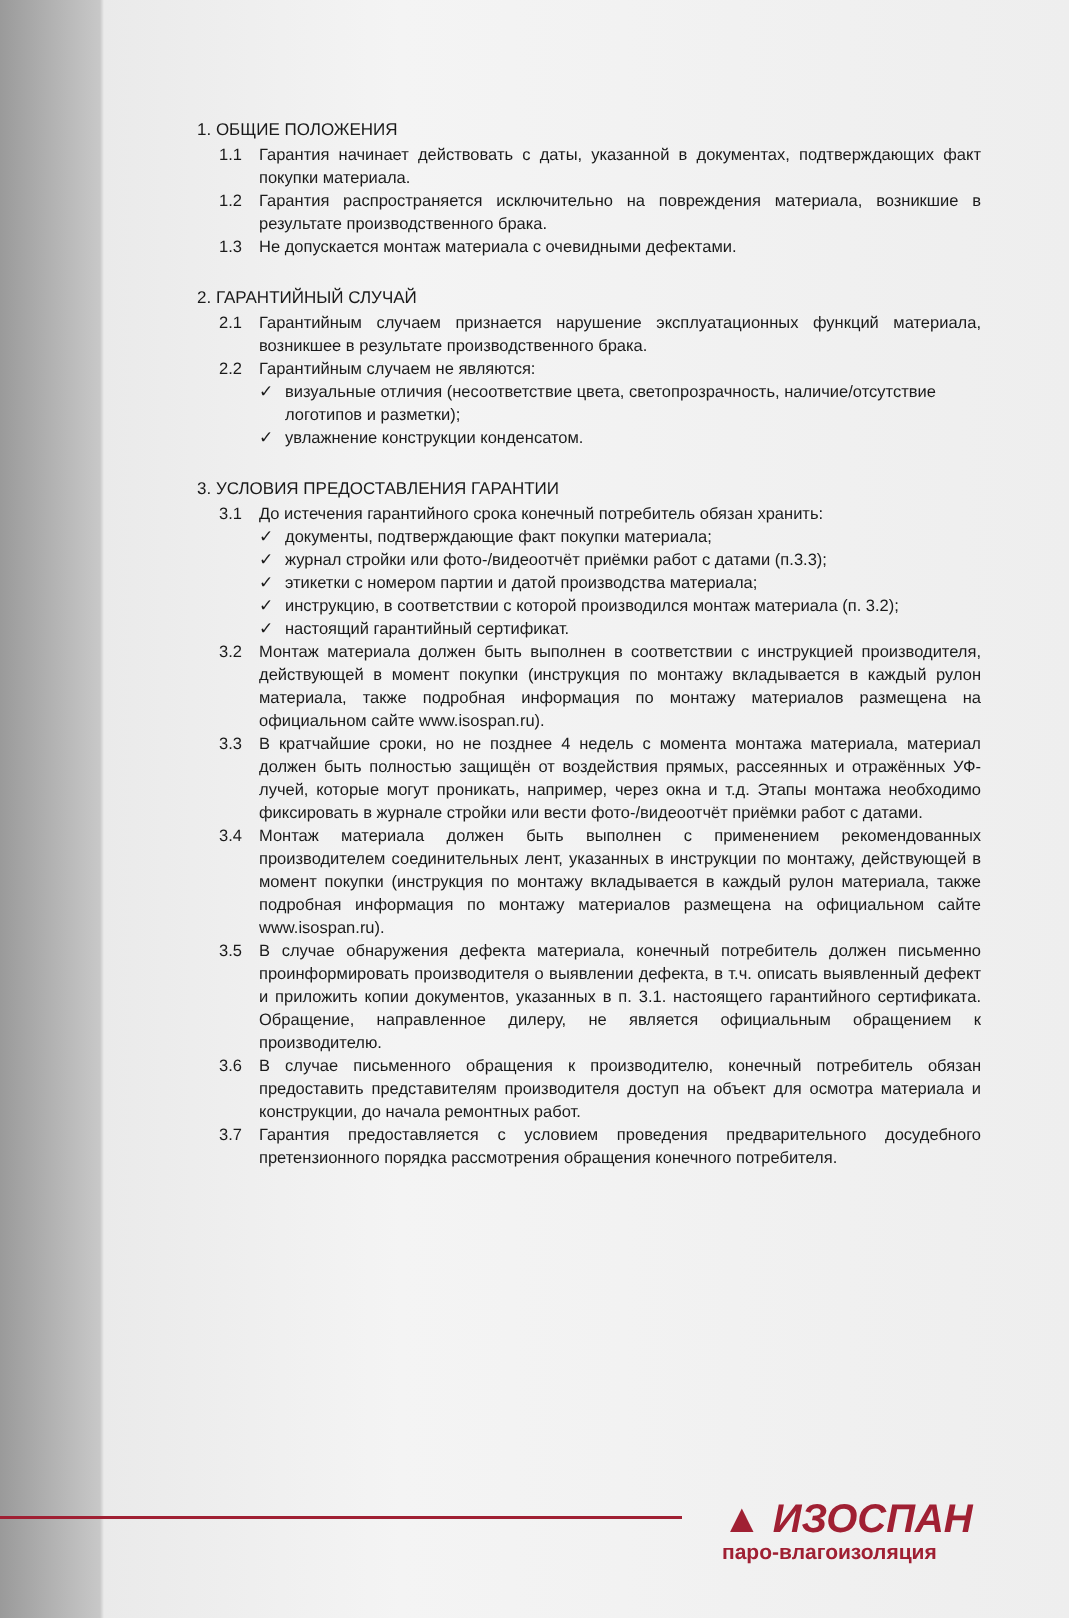1. ОБЩИЕ ПОЛОЖЕНИЯ
1.1 Гарантия начинает действовать с даты, указанной в документах, подтверждающих факт покупки материала.
1.2 Гарантия распространяется исключительно на повреждения материала, возникшие в результате производственного брака.
1.3 Не допускается монтаж материала с очевидными дефектами.
2. ГАРАНТИЙНЫЙ СЛУЧАЙ
2.1 Гарантийным случаем признается нарушение эксплуатационных функций материала, возникшее в результате производственного брака.
2.2 Гарантийным случаем не являются:
✓ визуальные отличия (несоответствие цвета, светопрозрачность, наличие/отсутствие логотипов и разметки);
✓ увлажнение конструкции конденсатом.
3. УСЛОВИЯ ПРЕДОСТАВЛЕНИЯ ГАРАНТИИ
3.1 До истечения гарантийного срока конечный потребитель обязан хранить:
✓ документы, подтверждающие факт покупки материала;
✓ журнал стройки или фото-/видеоотчёт приёмки работ с датами (п.3.3);
✓ этикетки с номером партии и датой производства материала;
✓ инструкцию, в соответствии с которой производился монтаж материала (п. 3.2);
✓ настоящий гарантийный сертификат.
3.2 Монтаж материала должен быть выполнен в соответствии с инструкцией производителя, действующей в момент покупки (инструкция по монтажу вкладывается в каждый рулон материала, также подробная информация по монтажу материалов размещена на официальном сайте www.isospan.ru).
3.3 В кратчайшие сроки, но не позднее 4 недель с момента монтажа материала, материал должен быть полностью защищён от воздействия прямых, рассеянных и отражённых УФ-лучей, которые могут проникать, например, через окна и т.д. Этапы монтажа необходимо фиксировать в журнале стройки или вести фото-/видеоотчёт приёмки работ с датами.
3.4 Монтаж материала должен быть выполнен с применением рекомендованных производителем соединительных лент, указанных в инструкции по монтажу, действующей в момент покупки (инструкция по монтажу вкладывается в каждый рулон материала, также подробная информация по монтажу материалов размещена на официальном сайте www.isospan.ru).
3.5 В случае обнаружения дефекта материала, конечный потребитель должен письменно проинформировать производителя о выявлении дефекта, в т.ч. описать выявленный дефект и приложить копии документов, указанных в п. 3.1. настоящего гарантийного сертификата. Обращение, направленное дилеру, не является официальным обращением к производителю.
3.6 В случае письменного обращения к производителю, конечный потребитель обязан предоставить представителям производителя доступ на объект для осмотра материала и конструкции, до начала ремонтных работ.
3.7 Гарантия предоставляется с условием проведения предварительного досудебного претензионного порядка рассмотрения обращения конечного потребителя.
▲ ИЗОСПАН
паро-влагоизоляция